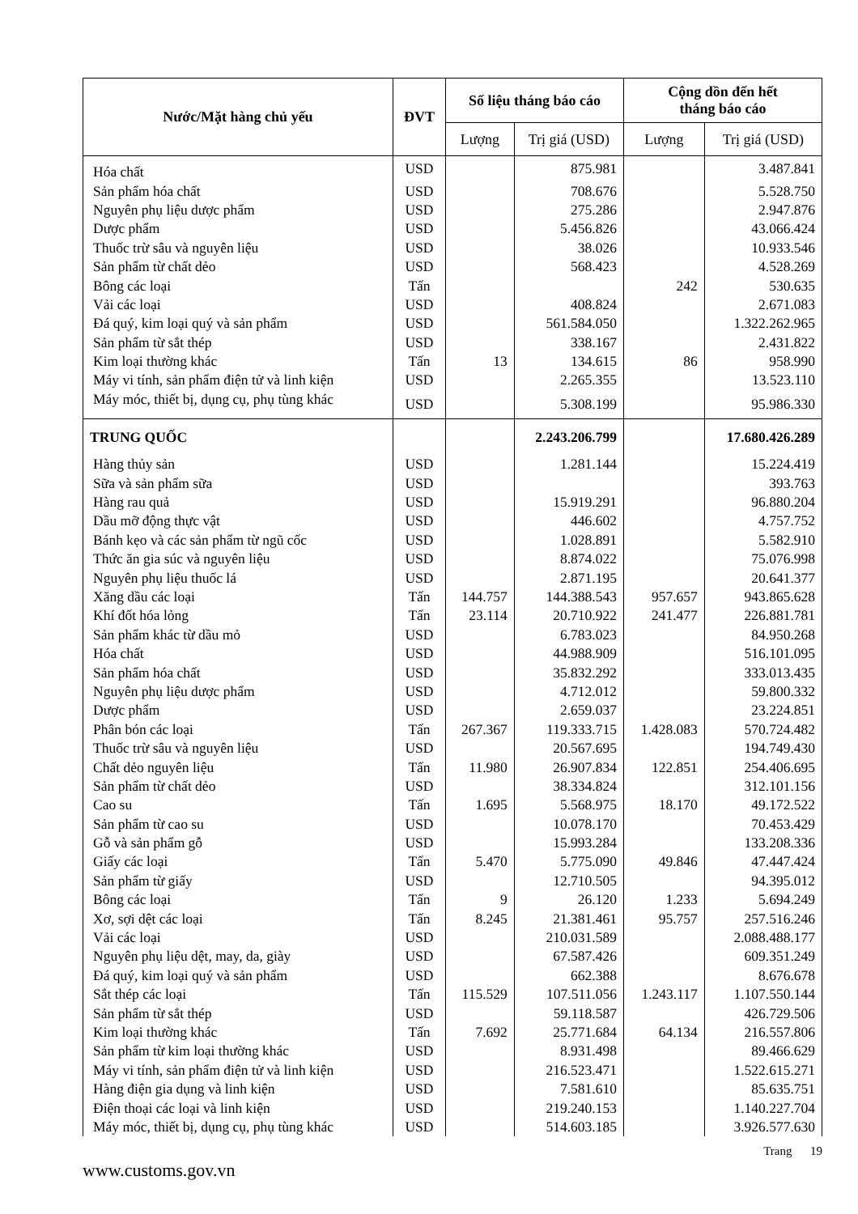| Nước/Mặt hàng chủ yếu | ĐVT | Số liệu tháng báo cáo | | Cộng dồn đến hết tháng báo cáo | |
| --- | --- | --- | --- | --- | --- |
| | | Lượng | Trị giá (USD) | Lượng | Trị giá (USD) |
| Hóa chất | USD | | 875.981 | | 3.487.841 |
| Sản phẩm hóa chất | USD | | 708.676 | | 5.528.750 |
| Nguyên phụ liệu dược phẩm | USD | | 275.286 | | 2.947.876 |
| Dược phẩm | USD | | 5.456.826 | | 43.066.424 |
| Thuốc trừ sâu và nguyên liệu | USD | | 38.026 | | 10.933.546 |
| Sản phẩm từ chất dẻo | USD | | 568.423 | | 4.528.269 |
| Bông các loại | Tấn | | | 242 | 530.635 |
| Vải các loại | USD | | 408.824 | | 2.671.083 |
| Đá quý, kim loại quý và sản phẩm | USD | | 561.584.050 | | 1.322.262.965 |
| Sản phẩm từ sắt thép | USD | | 338.167 | | 2.431.822 |
| Kim loại thường khác | Tấn | 13 | 134.615 | 86 | 958.990 |
| Máy vi tính, sản phẩm điện tử và linh kiện | USD | | 2.265.355 | | 13.523.110 |
| Máy móc, thiết bị, dụng cụ, phụ tùng khác | USD | | 5.308.199 | | 95.986.330 |
| TRUNG QUỐC | | | 2.243.206.799 | | 17.680.426.289 |
| Hàng thủy sản | USD | | 1.281.144 | | 15.224.419 |
| Sữa và sản phẩm sữa | USD | | | | 393.763 |
| Hàng rau quả | USD | | 15.919.291 | | 96.880.204 |
| Dầu mỡ động thực vật | USD | | 446.602 | | 4.757.752 |
| Bánh kẹo và các sản phẩm từ ngũ cốc | USD | | 1.028.891 | | 5.582.910 |
| Thức ăn gia súc và nguyên liệu | USD | | 8.874.022 | | 75.076.998 |
| Nguyên phụ liệu thuốc lá | USD | | 2.871.195 | | 20.641.377 |
| Xăng dầu các loại | Tấn | 144.757 | 144.388.543 | 957.657 | 943.865.628 |
| Khí đốt hóa lỏng | Tấn | 23.114 | 20.710.922 | 241.477 | 226.881.781 |
| Sản phẩm khác từ dầu mỏ | USD | | 6.783.023 | | 84.950.268 |
| Hóa chất | USD | | 44.988.909 | | 516.101.095 |
| Sản phẩm hóa chất | USD | | 35.832.292 | | 333.013.435 |
| Nguyên phụ liệu dược phẩm | USD | | 4.712.012 | | 59.800.332 |
| Dược phẩm | USD | | 2.659.037 | | 23.224.851 |
| Phân bón các loại | Tấn | 267.367 | 119.333.715 | 1.428.083 | 570.724.482 |
| Thuốc trừ sâu và nguyên liệu | USD | | 20.567.695 | | 194.749.430 |
| Chất dẻo nguyên liệu | Tấn | 11.980 | 26.907.834 | 122.851 | 254.406.695 |
| Sản phẩm từ chất dẻo | USD | | 38.334.824 | | 312.101.156 |
| Cao su | Tấn | 1.695 | 5.568.975 | 18.170 | 49.172.522 |
| Sản phẩm từ cao su | USD | | 10.078.170 | | 70.453.429 |
| Gỗ và sản phẩm gỗ | USD | | 15.993.284 | | 133.208.336 |
| Giấy các loại | Tấn | 5.470 | 5.775.090 | 49.846 | 47.447.424 |
| Sản phẩm từ giấy | USD | | 12.710.505 | | 94.395.012 |
| Bông các loại | Tấn | 9 | 26.120 | 1.233 | 5.694.249 |
| Xơ, sợi dệt các loại | Tấn | 8.245 | 21.381.461 | 95.757 | 257.516.246 |
| Vải các loại | USD | | 210.031.589 | | 2.088.488.177 |
| Nguyên phụ liệu dệt, may, da, giày | USD | | 67.587.426 | | 609.351.249 |
| Đá quý, kim loại quý và sản phẩm | USD | | 662.388 | | 8.676.678 |
| Sắt thép các loại | Tấn | 115.529 | 107.511.056 | 1.243.117 | 1.107.550.144 |
| Sản phẩm từ sắt thép | USD | | 59.118.587 | | 426.729.506 |
| Kim loại thường khác | Tấn | 7.692 | 25.771.684 | 64.134 | 216.557.806 |
| Sản phẩm từ kim loại thường khác | USD | | 8.931.498 | | 89.466.629 |
| Máy vi tính, sản phẩm điện tử và linh kiện | USD | | 216.523.471 | | 1.522.615.271 |
| Hàng điện gia dụng và linh kiện | USD | | 7.581.610 | | 85.635.751 |
| Điện thoại các loại và linh kiện | USD | | 219.240.153 | | 1.140.227.704 |
| Máy móc, thiết bị, dụng cụ, phụ tùng khác | USD | | 514.603.185 | | 3.926.577.630 |
Trang 19
www.customs.gov.vn